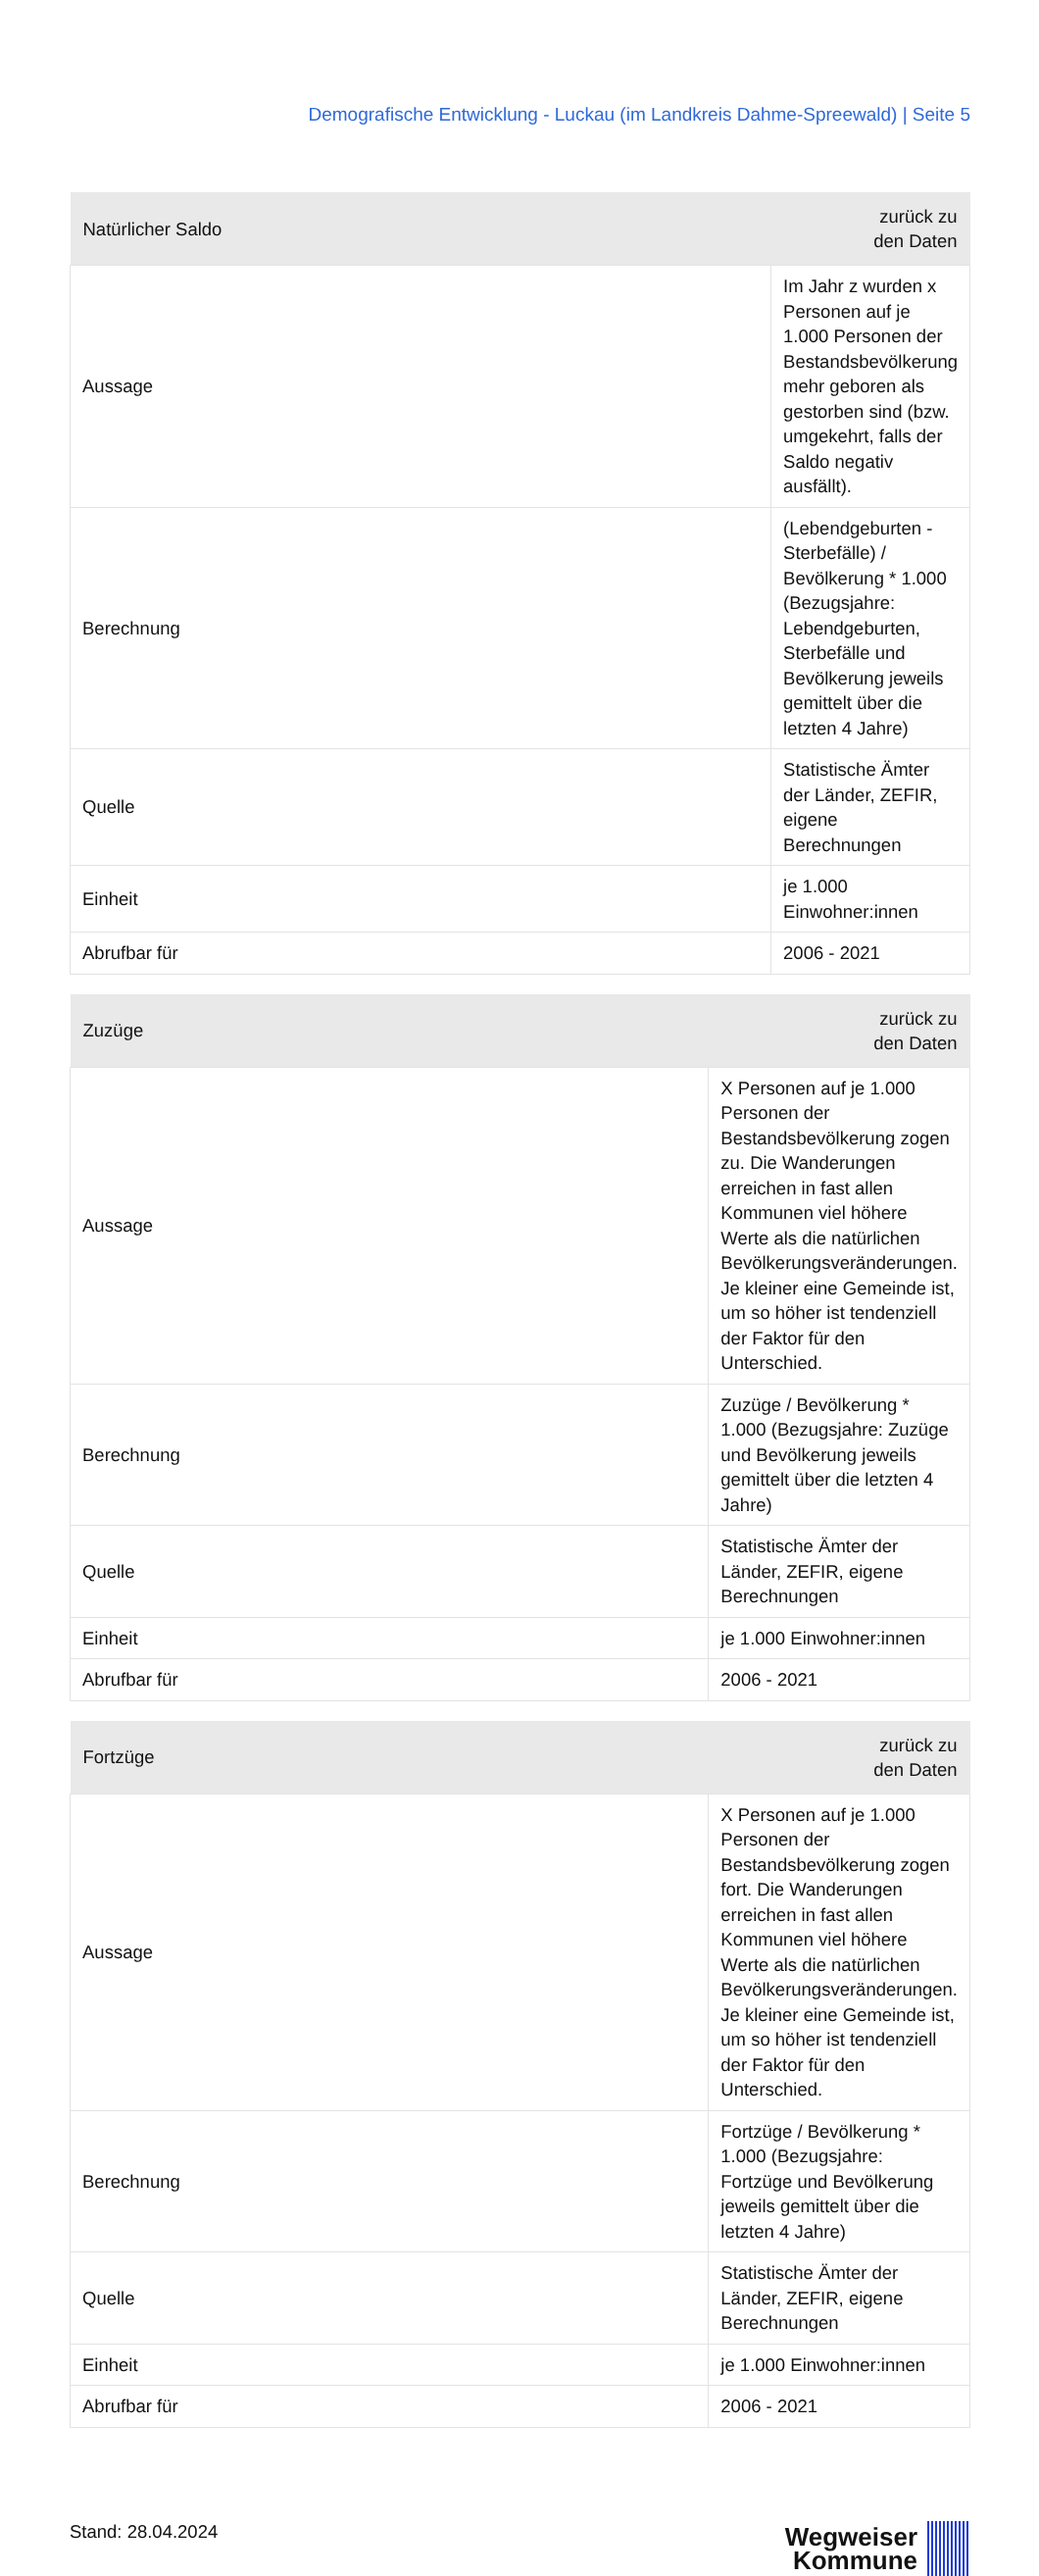Demografische Entwicklung - Luckau (im Landkreis Dahme-Spreewald) | Seite 5
| Natürlicher Saldo | | zurück zu den Daten |
| --- | --- | --- |
| Aussage | Im Jahr z wurden x Personen auf je 1.000 Personen der Bestandsbevölkerung mehr geboren als gestorben sind (bzw. umgekehrt, falls der Saldo negativ ausfällt). | |
| Berechnung | (Lebendgeburten - Sterbefälle) / Bevölkerung * 1.000 (Bezugsjahre: Lebendgeburten, Sterbefälle und Bevölkerung jeweils gemittelt über die letzten 4 Jahre) | |
| Quelle | Statistische Ämter der Länder, ZEFIR, eigene Berechnungen | |
| Einheit | je 1.000 Einwohner:innen | |
| Abrufbar für | 2006 - 2021 | |
| Zuzüge | | zurück zu den Daten |
| --- | --- | --- |
| Aussage | X Personen auf je 1.000 Personen der Bestandsbevölkerung zogen zu. Die Wanderungen erreichen in fast allen Kommunen viel höhere Werte als die natürlichen Bevölkerungsveränderungen. Je kleiner eine Gemeinde ist, um so höher ist tendenziell der Faktor für den Unterschied. | |
| Berechnung | Zuzüge / Bevölkerung * 1.000 (Bezugsjahre: Zuzüge und Bevölkerung jeweils gemittelt über die letzten 4 Jahre) | |
| Quelle | Statistische Ämter der Länder, ZEFIR, eigene Berechnungen | |
| Einheit | je 1.000 Einwohner:innen | |
| Abrufbar für | 2006 - 2021 | |
| Fortzüge | | zurück zu den Daten |
| --- | --- | --- |
| Aussage | X Personen auf je 1.000 Personen der Bestandsbevölkerung zogen fort. Die Wanderungen erreichen in fast allen Kommunen viel höhere Werte als die natürlichen Bevölkerungsveränderungen. Je kleiner eine Gemeinde ist, um so höher ist tendenziell der Faktor für den Unterschied. | |
| Berechnung | Fortzüge / Bevölkerung * 1.000 (Bezugsjahre: Fortzüge und Bevölkerung jeweils gemittelt über die letzten 4 Jahre) | |
| Quelle | Statistische Ämter der Länder, ZEFIR, eigene Berechnungen | |
| Einheit | je 1.000 Einwohner:innen | |
| Abrufbar für | 2006 - 2021 | |
Stand: 28.04.2024
Wegweiser
Kommune